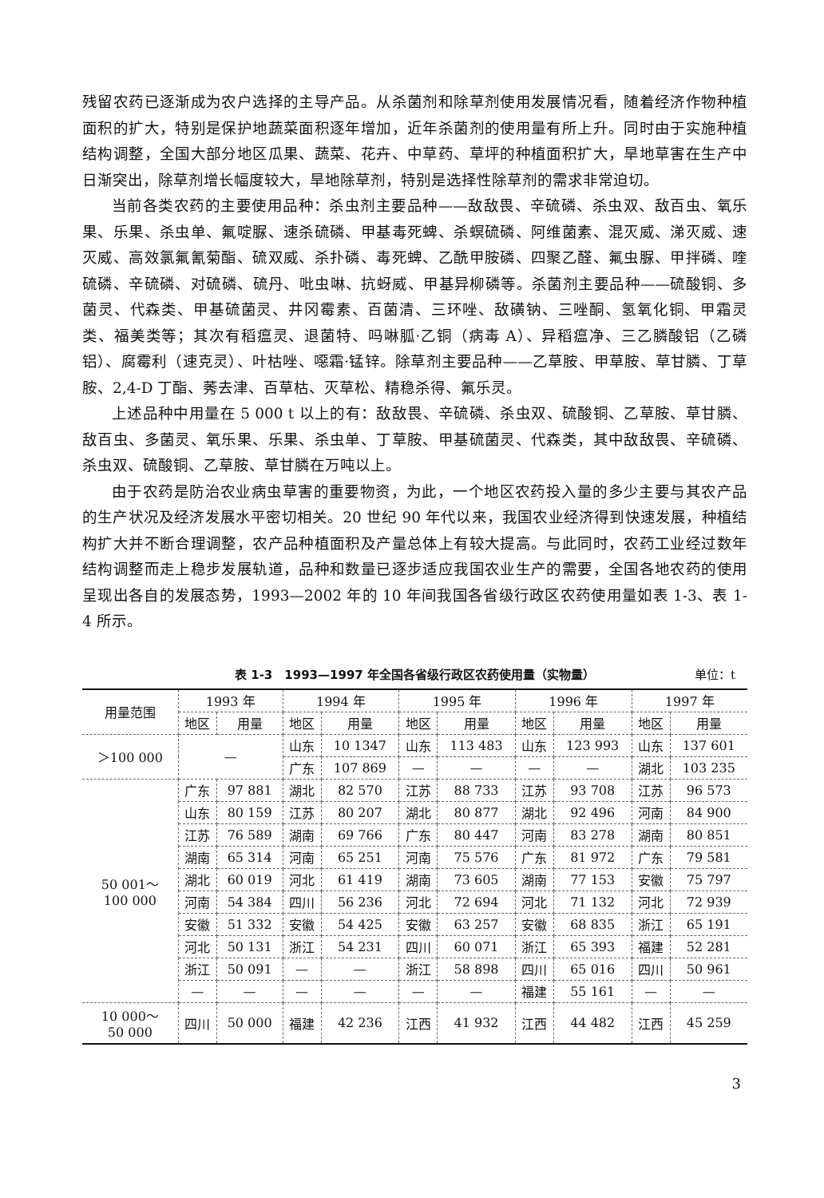残留农药已逐渐成为农户选择的主导产品。从杀菌剂和除草剂使用发展情况看，随着经济作物种植面积的扩大，特别是保护地蔬菜面积逐年增加，近年杀菌剂的使用量有所上升。同时由于实施种植结构调整，全国大部分地区瓜果、蔬菜、花卉、中草药、草坪的种植面积扩大，旱地草害在生产中日渐突出，除草剂增长幅度较大，旱地除草剂，特别是选择性除草剂的需求非常迫切。
当前各类农药的主要使用品种：杀虫剂主要品种——敌敌畏、辛硫磷、杀虫双、敌百虫、氧乐果、乐果、杀虫单、氟啶脲、速杀硫磷、甲基毒死蜱、杀螟硫磷、阿维菌素、混灭威、涕灭威、速灭威、高效氯氟氰菊酯、硫双威、杀扑磷、毒死蜱、乙酰甲胺磷、四聚乙醛、氟虫脲、甲拌磷、喹硫磷、辛硫磷、对硫磷、硫丹、吡虫啉、抗蚜威、甲基异柳磷等。杀菌剂主要品种——硫酸铜、多菌灵、代森类、甲基硫菌灵、井冈霉素、百菌清、三环唑、敌磺钠、三唑酮、氢氧化铜、甲霜灵类、福美类等；其次有稻瘟灵、退菌特、吗啉胍·乙铜（病毒 A）、异稻瘟净、三乙膦酸铝（乙磷铝）、腐霉利（速克灵）、叶枯唑、噁霜·锰锌。除草剂主要品种——乙草胺、甲草胺、草甘膦、丁草胺、2,4-D 丁酯、莠去津、百草枯、灭草松、精稳杀得、氟乐灵。
上述品种中用量在 5 000 t 以上的有：敌敌畏、辛硫磷、杀虫双、硫酸铜、乙草胺、草甘膦、敌百虫、多菌灵、氧乐果、乐果、杀虫单、丁草胺、甲基硫菌灵、代森类，其中敌敌畏、辛硫磷、杀虫双、硫酸铜、乙草胺、草甘膦在万吨以上。
由于农药是防治农业病虫草害的重要物资，为此，一个地区农药投入量的多少主要与其农产品的生产状况及经济发展水平密切相关。20 世纪 90 年代以来，我国农业经济得到快速发展，种植结构扩大并不断合理调整，农产品种植面积及产量总体上有较大提高。与此同时，农药工业经过数年结构调整而走上稳步发展轨道，品种和数量已逐步适应我国农业生产的需要，全国各地农药的使用呈现出各自的发展态势，1993—2002 年的 10 年间我国各省级行政区农药使用量如表 1-3、表 1-4 所示。
表 1-3　1993—1997 年全国各省级行政区农药使用量（实物量） 单位：t
| 用量范围 | 1993 年 | | 1994 年 | | 1995 年 | | 1996 年 | | 1997 年 | |
| --- | --- | --- | --- | --- | --- | --- | --- | --- | --- | --- |
| | 地区 | 用量 | 地区 | 用量 | 地区 | 用量 | 地区 | 用量 | 地区 | 用量 |
| ＞100 000 | — | | 山东 | 10 1347 | 山东 | 113 483 | 山东 | 123 993 | 山东 | 137 601 |
| | | | 广东 | 107 869 | — | — | — | — | 湖北 | 103 235 |
| 50 001～ 100 000 | 广东 | 97 881 | 湖北 | 82 570 | 江苏 | 88 733 | 江苏 | 93 708 | 江苏 | 96 573 |
| | 山东 | 80 159 | 江苏 | 80 207 | 湖北 | 80 877 | 湖北 | 92 496 | 河南 | 84 900 |
| | 江苏 | 76 589 | 湖南 | 69 766 | 广东 | 80 447 | 河南 | 83 278 | 湖南 | 80 851 |
| | 湖南 | 65 314 | 河南 | 65 251 | 河南 | 75 576 | 广东 | 81 972 | 广东 | 79 581 |
| | 湖北 | 60 019 | 河北 | 61 419 | 湖南 | 73 605 | 湖南 | 77 153 | 安徽 | 75 797 |
| | 河南 | 54 384 | 四川 | 56 236 | 河北 | 72 694 | 河北 | 71 132 | 河北 | 72 939 |
| | 安徽 | 51 332 | 安徽 | 54 425 | 安徽 | 63 257 | 安徽 | 68 835 | 浙江 | 65 191 |
| | 河北 | 50 131 | 浙江 | 54 231 | 四川 | 60 071 | 浙江 | 65 393 | 福建 | 52 281 |
| | 浙江 | 50 091 | — | — | 浙江 | 58 898 | 四川 | 65 016 | 四川 | 50 961 |
| | — | — | — | — | — | — | 福建 | 55 161 | — | — |
| 10 000～ 50 000 | 四川 | 50 000 | 福建 | 42 236 | 江西 | 41 932 | 江西 | 44 482 | 江西 | 45 259 |
3